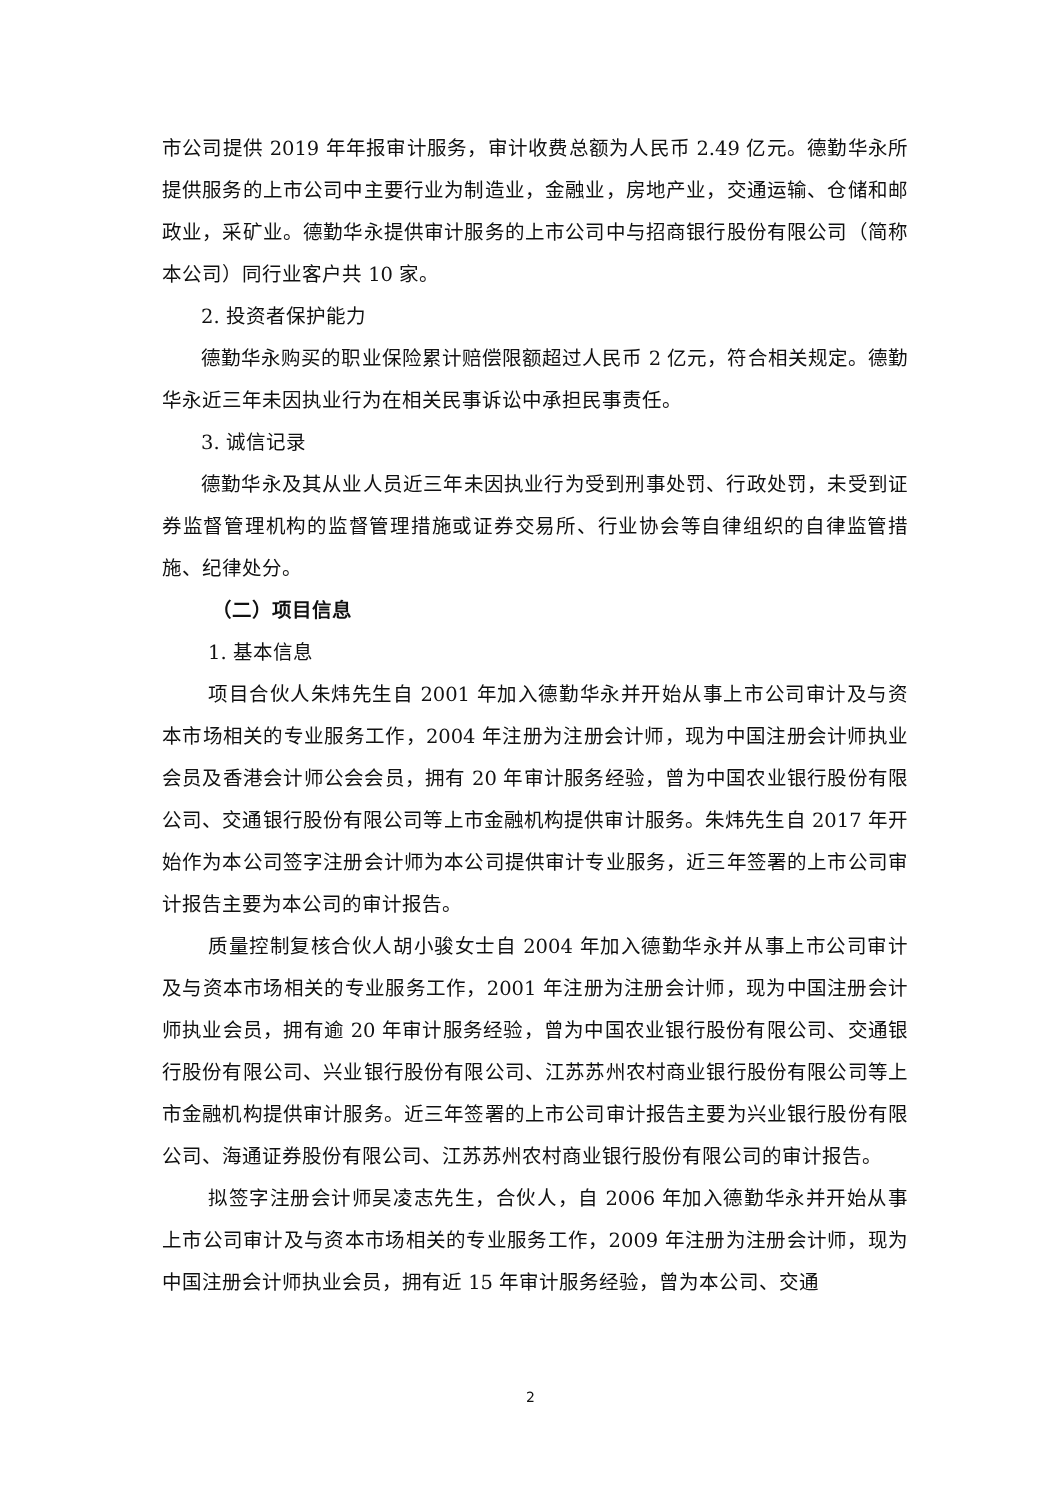市公司提供 2019 年年报审计服务，审计收费总额为人民币 2.49 亿元。德勤华永所提供服务的上市公司中主要行业为制造业，金融业，房地产业，交通运输、仓储和邮政业，采矿业。德勤华永提供审计服务的上市公司中与招商银行股份有限公司（简称本公司）同行业客户共 10 家。
2. 投资者保护能力
德勤华永购买的职业保险累计赔偿限额超过人民币 2 亿元，符合相关规定。德勤华永近三年未因执业行为在相关民事诉讼中承担民事责任。
3. 诚信记录
德勤华永及其从业人员近三年未因执业行为受到刑事处罚、行政处罚，未受到证券监督管理机构的监督管理措施或证券交易所、行业协会等自律组织的自律监管措施、纪律处分。
（二）项目信息
1. 基本信息
项目合伙人朱炜先生自 2001 年加入德勤华永并开始从事上市公司审计及与资本市场相关的专业服务工作，2004 年注册为注册会计师，现为中国注册会计师执业会员及香港会计师公会会员，拥有 20 年审计服务经验，曾为中国农业银行股份有限公司、交通银行股份有限公司等上市金融机构提供审计服务。朱炜先生自 2017 年开始作为本公司签字注册会计师为本公司提供审计专业服务，近三年签署的上市公司审计报告主要为本公司的审计报告。
质量控制复核合伙人胡小骏女士自 2004 年加入德勤华永并从事上市公司审计及与资本市场相关的专业服务工作，2001 年注册为注册会计师，现为中国注册会计师执业会员，拥有逾 20 年审计服务经验，曾为中国农业银行股份有限公司、交通银行股份有限公司、兴业银行股份有限公司、江苏苏州农村商业银行股份有限公司等上市金融机构提供审计服务。近三年签署的上市公司审计报告主要为兴业银行股份有限公司、海通证券股份有限公司、江苏苏州农村商业银行股份有限公司的审计报告。
拟签字注册会计师吴凌志先生，合伙人，自 2006 年加入德勤华永并开始从事上市公司审计及与资本市场相关的专业服务工作，2009 年注册为注册会计师，现为中国注册会计师执业会员，拥有近 15 年审计服务经验，曾为本公司、交通
2